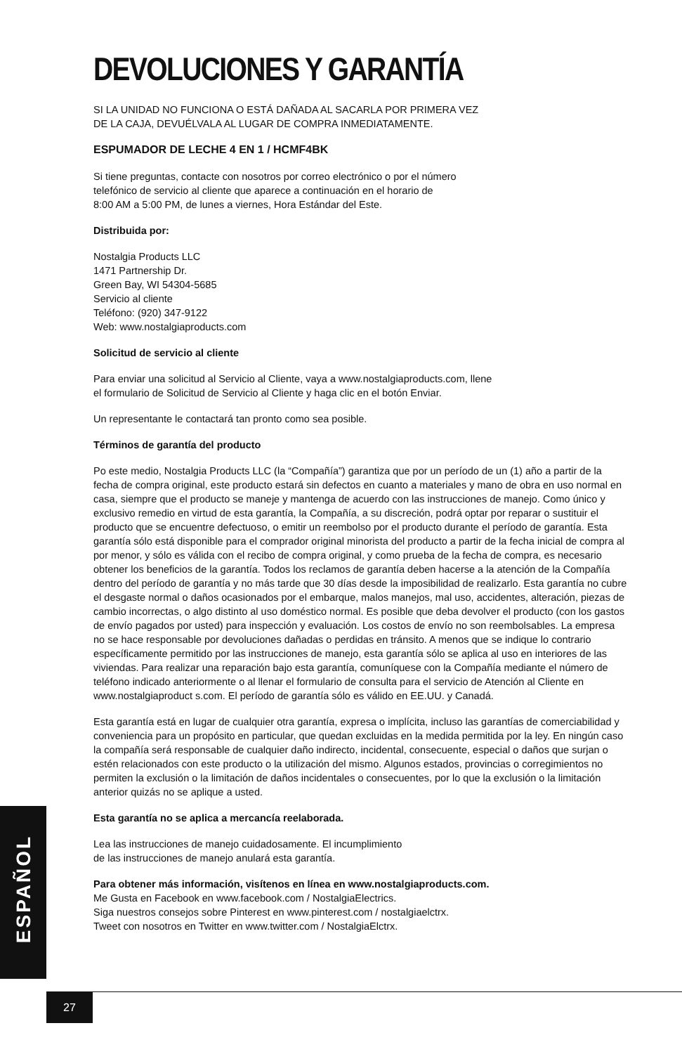DEVOLUCIONES Y GARANTÍA
SI LA UNIDAD NO FUNCIONA O ESTÁ DAÑADA AL SACARLA POR PRIMERA VEZ
DE LA CAJA, DEVUÉLVALA AL LUGAR DE COMPRA INMEDIATAMENTE.
ESPUMADOR DE LECHE 4 EN 1 / HCMF4BK
Si tiene preguntas, contacte con nosotros por correo electrónico o por el número
telefónico de servicio al cliente que aparece a continuación en el horario de
8:00 AM a 5:00 PM, de lunes a viernes, Hora Estándar del Este.
Distribuida por:
Nostalgia Products LLC
1471 Partnership Dr.
Green Bay, WI 54304-5685
Servicio al cliente
Teléfono: (920) 347-9122
Web: www.nostalgiaproducts.com
Solicitud de servicio al cliente
Para enviar una solicitud al Servicio al Cliente, vaya a www.nostalgiaproducts.com, llene
el formulario de Solicitud de Servicio al Cliente y haga clic en el botón Enviar.
Un representante le contactará tan pronto como sea posible.
Términos de garantía del producto
Po este medio, Nostalgia Products LLC (la “Compañía”) garantiza que por un período de un (1) año a partir de la fecha de compra original, este producto estará sin defectos en cuanto a materiales y mano de obra en uso normal en casa, siempre que el producto se maneje y mantenga de acuerdo con las instrucciones de manejo. Como único y exclusivo remedio en virtud de esta garantía, la Compañía, a su discreción, podrá optar por reparar o sustituir el producto que se encuentre defectuoso, o emitir un reembolso por el producto durante el período de garantía. Esta garantía sólo está disponible para el comprador original minorista del producto a partir de la fecha inicial de compra al por menor, y sólo es válida con el recibo de compra original, y como prueba de la fecha de compra, es necesario obtener los beneficios de la garantía. Todos los reclamos de garantía deben hacerse a la atención de la Compañía dentro del período de garantía y no más tarde que 30 días desde la imposibilidad de realizarlo. Esta garantía no cubre el desgaste normal o daños ocasionados por el embarque, malos manejos, mal uso, accidentes, alteración, piezas de cambio incorrectas, o algo distinto al uso doméstico normal. Es posible que deba devolver el producto (con los gastos de envío pagados por usted) para inspección y evaluación. Los costos de envío no son reembolsables. La empresa no se hace responsable por devoluciones dañadas o perdidas en tránsito. A menos que se indique lo contrario específicamente permitido por las instrucciones de manejo, esta garantía sólo se aplica al uso en interiores de las viviendas. Para realizar una reparación bajo esta garantía, comuníquese con la Compañía mediante el número de teléfono indicado anteriormente o al llenar el formulario de consulta para el servicio de Atención al Cliente en www.nostalgiaproduct s.com. El período de garantía sólo es válido en EE.UU. y Canadá.
Esta garantía está en lugar de cualquier otra garantía, expresa o implícita, incluso las garantías de comerciabilidad y conveniencia para un propósito en particular, que quedan excluidas en la medida permitida por la ley. En ningún caso la compañía será responsable de cualquier daño indirecto, incidental, consecuente, especial o daños que surjan o estén relacionados con este producto o la utilización del mismo. Algunos estados, provincias o corregimientos no permiten la exclusión o la limitación de daños incidentales o consecuentes, por lo que la exclusión o la limitación anterior quizás no se aplique a usted.
Esta garantía no se aplica a mercancía reelaborada.
Lea las instrucciones de manejo cuidadosamente. El incumplimiento
de las instrucciones de manejo anulará esta garantía.
Para obtener más información, visítenos en línea en www.nostalgiaproducts.com.
Me Gusta en Facebook en www.facebook.com / NostalgiaElectrics.
Siga nuestros consejos sobre Pinterest en www.pinterest.com / nostalgiaelctrx.
Tweet con nosotros en Twitter en www.twitter.com / NostalgiaElctrx.
ESPAÑOL
27